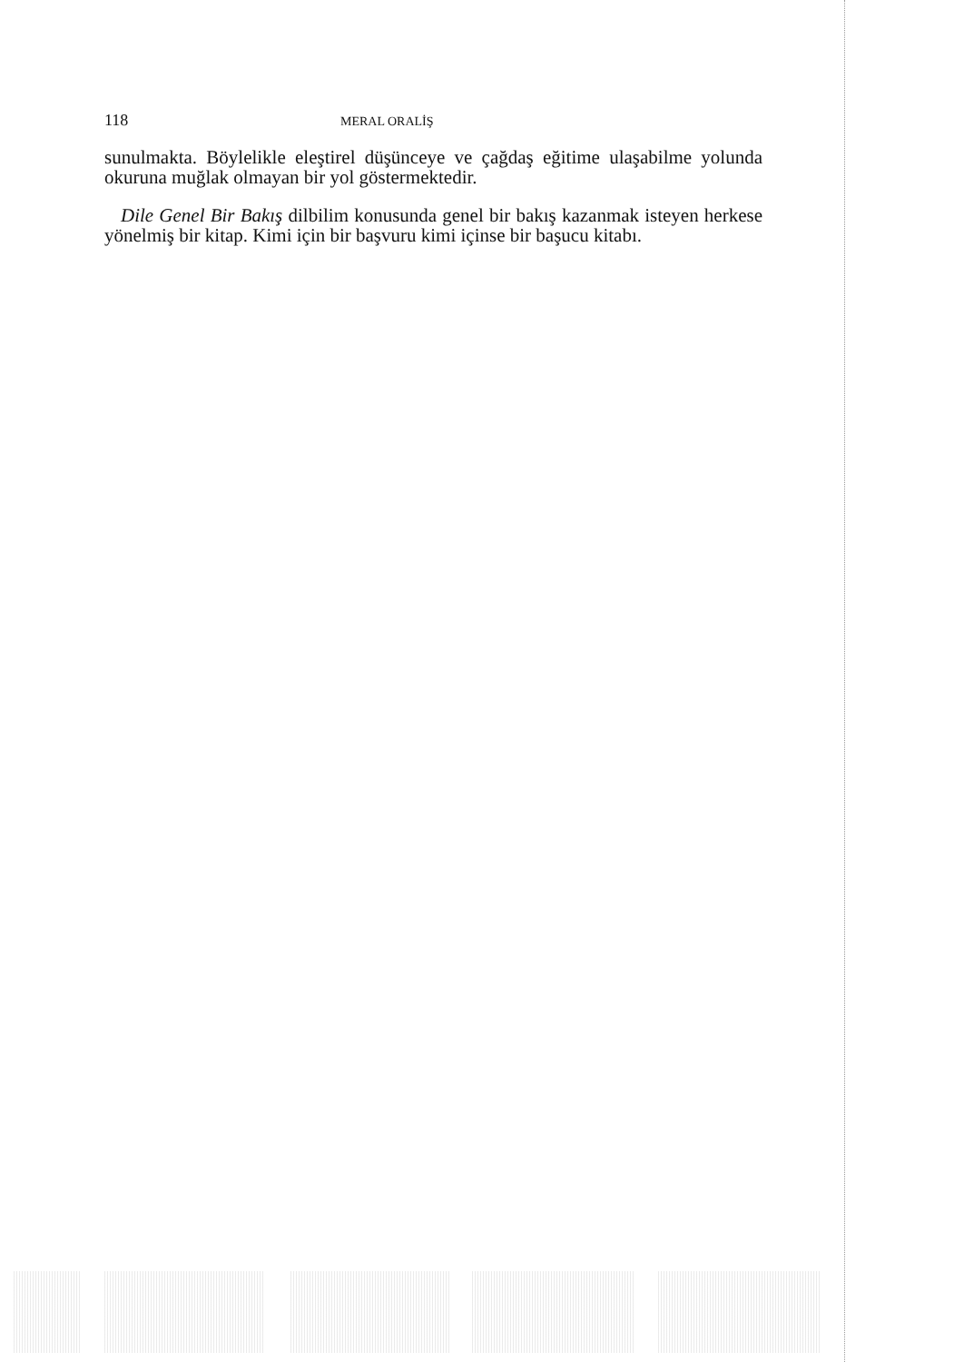118 MERAL ORALİŞ
sunulmakta. Böylelikle eleştirel düşünceye ve çağdaş eğitime ulaşabilme yolunda okuruna muğlak olmayan bir yol göstermektedir.
Dile Genel Bir Bakış dilbilim konusunda genel bir bakış kazanmak isteyen herkese yönelmiş bir kitap. Kimi için bir başvuru kimi içinse bir başucu kitabı.